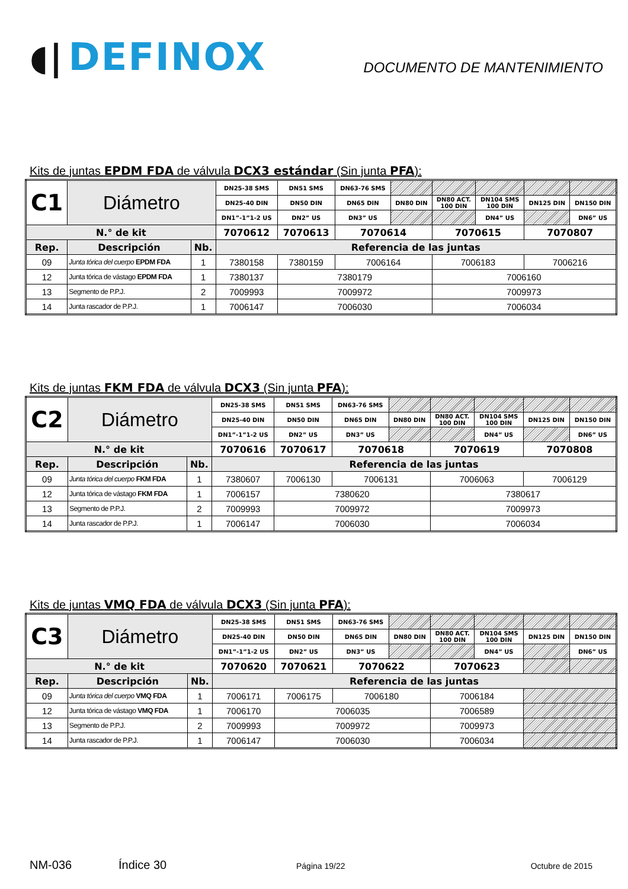◖| DEFINOX
DOCUMENTO DE MANTENIMIENTO
Kits de juntas EPDM FDA de válvula DCX3 estándar (Sin junta PFA):
| C1 | Diámetro | | DN25-38 SMS | DN51 SMS | DN63-76 SMS | | | | | |
| | | | DN25-40 DIN | DN50 DIN | DN65 DIN | DN80 DIN | DN80 ACT. 100 DIN | DN104 SMS 100 DIN | DN125 DIN | DN150 DIN |
| | | | DN1”-1”1-2 US | DN2” US | DN3” US | | | DN4” US | | DN6” US |
| N.° de kit | | | 7070612 | 7070613 | 7070614 | | 7070615 | | 7070807 | |
| Rep. | Descripción | Nb. | Referencia de las juntas | | | | | | | |
| 09 | Junta tórica del cuerpo EPDM FDA | 1 | 7380158 | 7380159 | 7006164 | | 7006183 | | 7006216 | |
| 12 | Junta tórica de vástago EPDM FDA | 1 | 7380137 | 7380179 | | | 7006160 | | | |
| 13 | Segmento de P.P.J. | 2 | 7009993 | 7009972 | | | 7009973 | | | |
| 14 | Junta rascador de P.P.J. | 1 | 7006147 | 7006030 | | | 7006034 | | | |
Kits de juntas FKM FDA de válvula DCX3 (Sin junta PFA):
| C2 | Diámetro | | DN25-38 SMS | DN51 SMS | DN63-76 SMS | | | | | |
| | | | DN25-40 DIN | DN50 DIN | DN65 DIN | DN80 DIN | DN80 ACT. 100 DIN | DN104 SMS 100 DIN | DN125 DIN | DN150 DIN |
| | | | DN1”-1”1-2 US | DN2” US | DN3” US | | | DN4” US | | DN6” US |
| N.° de kit | | | 7070616 | 7070617 | 7070618 | | 7070619 | | 7070808 | |
| Rep. | Descripción | Nb. | Referencia de las juntas | | | | | | | |
| 09 | Junta tórica del cuerpo FKM FDA | 1 | 7380607 | 7006130 | 7006131 | | 7006063 | | 7006129 | |
| 12 | Junta tórica de vástago FKM FDA | 1 | 7006157 | 7380620 | | | 7380617 | | | |
| 13 | Segmento de P.P.J. | 2 | 7009993 | 7009972 | | | 7009973 | | | |
| 14 | Junta rascador de P.P.J. | 1 | 7006147 | 7006030 | | | 7006034 | | | |
Kits de juntas VMQ FDA de válvula DCX3 (Sin junta PFA):
| C3 | Diámetro | | DN25-38 SMS | DN51 SMS | DN63-76 SMS | | | | | |
| | | | DN25-40 DIN | DN50 DIN | DN65 DIN | DN80 DIN | DN80 ACT. 100 DIN | DN104 SMS 100 DIN | DN125 DIN | DN150 DIN |
| | | | DN1”-1”1-2 US | DN2” US | DN3” US | | | DN4” US | | DN6” US |
| N.° de kit | | | 7070620 | 7070621 | 7070622 | | 7070623 | | | |
| Rep. | Descripción | Nb. | Referencia de las juntas | | | | | | | |
| 09 | Junta tórica del cuerpo VMQ FDA | 1 | 7006171 | 7006175 | 7006180 | | 7006184 | | | |
| 12 | Junta tórica de vástago VMQ FDA | 1 | 7006170 | 7006035 | | | 7006589 | | | |
| 13 | Segmento de P.P.J. | 2 | 7009993 | 7009972 | | | 7009973 | | | |
| 14 | Junta rascador de P.P.J. | 1 | 7006147 | 7006030 | | | 7006034 | | | |
NM-036 Índice 30 Página 19/22 Octubre de 2015